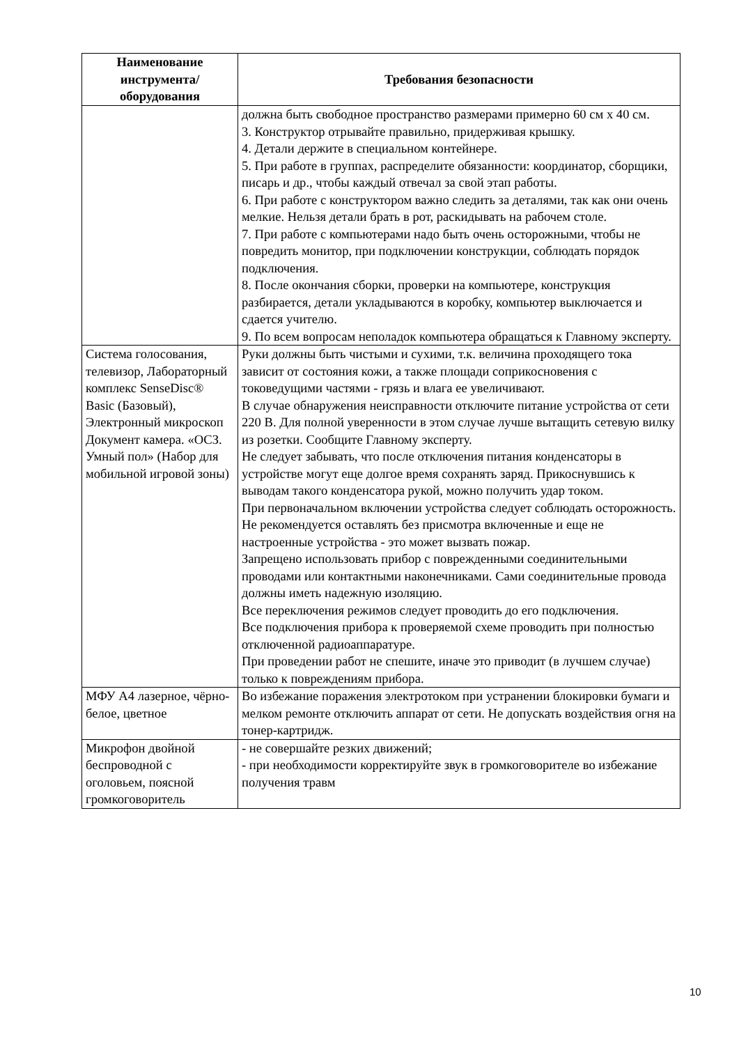| Наименование инструмента/ оборудования | Требования безопасности |
| --- | --- |
| | должна быть свободное пространство размерами примерно 60 см х 40 см. 3. Конструктор отрывайте правильно, придерживая крышку. 4. Детали держите в специальном контейнере. 5. При работе в группах, распределите обязанности: координатор, сборщики, писарь и др., чтобы каждый отвечал за свой этап работы. 6. При работе с конструктором важно следить за деталями, так как они очень мелкие. Нельзя детали брать в рот, раскидывать на рабочем столе. 7. При работе с компьютерами надо быть очень осторожными, чтобы не повредить монитор, при подключении конструкции, соблюдать порядок подключения. 8. После окончания сборки, проверки на компьютере, конструкция разбирается, детали укладываются в коробку, компьютер выключается и сдается учителю. 9. По всем вопросам неполадок компьютера обращаться к Главному эксперту. |
| Система голосования, телевизор, Лабораторный комплекс SenseDisc® Basic (Базовый), Электронный микроскоп Документ камера. «ОСЗ. Умный пол» (Набор для мобильной игровой зоны) | Руки должны быть чистыми и сухими, т.к. величина проходящего тока зависит от состояния кожи, а также площади соприкосновения с токоведущими частями - грязь и влага ее увеличивают. В случае обнаружения неисправности отключите питание устройства от сети 220 В. Для полной уверенности в этом случае лучше вытащить сетевую вилку из розетки. Сообщите Главному эксперту. Не следует забывать, что после отключения питания конденсаторы в устройстве могут еще долгое время сохранять заряд. Прикоснувшись к выводам такого конденсатора рукой, можно получить удар током. При первоначальном включении устройства следует соблюдать осторожность. Не рекомендуется оставлять без присмотра включенные и еще не настроенные устройства - это может вызвать пожар. Запрещено использовать прибор с поврежденными соединительными проводами или контактными наконечниками. Сами соединительные провода должны иметь надежную изоляцию. Все переключения режимов следует проводить до его подключения. Все подключения прибора к проверяемой схеме проводить при полностью отключенной радиоаппаратуре. При проведении работ не спешите, иначе это приводит (в лучшем случае) только к повреждениям прибора. |
| МФУ А4 лазерное, чёрно-белое, цветное | Во избежание поражения электротоком при устранении блокировки бумаги и мелком ремонте отключить аппарат от сети. Не допускать воздействия огня на тонер-картридж. |
| Микрофон двойной беспроводной с оголовьем, поясной громкоговоритель | - не совершайте резких движений; - при необходимости корректируйте звук в громкоговорителе во избежание получения травм |
10